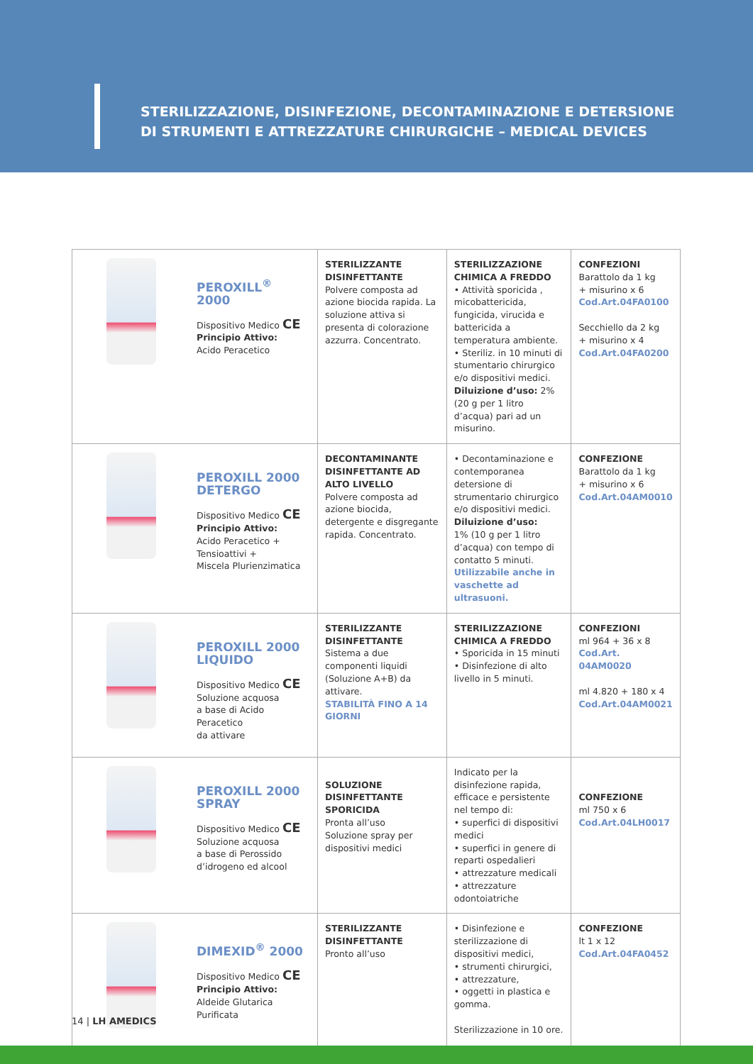STERILIZZAZIONE, DISINFEZIONE, DECONTAMINAZIONE E DETERSIONE
DI STRUMENTI E ATTREZZATURE CHIRURGICHE – MEDICAL DEVICES
| | PEROXILL<sup>®</sup> 2000 Dispositivo Medico CE Principio Attivo: Acido Peracetico | STERILIZZANTE DISINFETTANTE Polvere composta ad azione biocida rapida. La soluzione attiva si presenta di colorazione azzurra. Concentrato. | STERILIZZAZIONE CHIMICA A FREDDO • Attività sporicida , micobattericida, fungicida, virucida e battericida a temperatura ambiente. • Steriliz. in 10 minuti di stumentario chirurgico e/o dispositivi medici. Diluizione d’uso: 2% (20 g per 1 litro d’acqua) pari ad un misurino. | CONFEZIONI Barattolo da 1 kg + misurino x 6 Cod.Art.04FA0100 Secchiello da 2 kg + misurino x 4 Cod.Art.04FA0200 |
| | PEROXILL 2000 DETERGO Dispositivo Medico CE Principio Attivo: Acido Peracetico + Tensioattivi + Miscela Plurienzimatica | DECONTAMINANTE DISINFETTANTE AD ALTO LIVELLO Polvere composta ad azione biocida, detergente e disgregante rapida. Concentrato. | • Decontaminazione e contemporanea detersione di strumentario chirurgico e/o dispositivi medici. Diluizione d’uso: 1% (10 g per 1 litro d’acqua) con tempo di contatto 5 minuti. Utilizzabile anche in vaschette ad ultrasuoni. | CONFEZIONE Barattolo da 1 kg + misurino x 6 Cod.Art.04AM0010 |
| | PEROXILL 2000 LIQUIDO Dispositivo Medico CE Soluzione acquosa a base di Acido Peracetico da attivare | STERILIZZANTE DISINFETTANTE Sistema a due componenti liquidi (Soluzione A+B) da attivare. STABILITÀ FINO A 14 GIORNI | STERILIZZAZIONE CHIMICA A FREDDO • Sporicida in 15 minuti • Disinfezione di alto livello in 5 minuti. | CONFEZIONI ml 964 + 36 x 8 Cod.Art. 04AM0020 ml 4.820 + 180 x 4 Cod.Art.04AM0021 |
| | PEROXILL 2000 SPRAY Dispositivo Medico CE Soluzione acquosa a base di Perossido d’idrogeno ed alcool | SOLUZIONE DISINFETTANTE SPORICIDA Pronta all’uso Soluzione spray per dispositivi medici | Indicato per la disinfezione rapida, efficace e persistente nel tempo di: • superfici di dispositivi medici • superfici in genere di reparti ospedalieri • attrezzature medicali • attrezzature odontoiatriche | CONFEZIONE ml 750 x 6 Cod.Art.04LH0017 |
| | DIMEXID<sup>®</sup> 2000 Dispositivo Medico CE Principio Attivo: Aldeide Glutarica Purificata | STERILIZZANTE DISINFETTANTE Pronto all’uso | • Disinfezione e sterilizzazione di dispositivi medici, • strumenti chirurgici, • attrezzature, • oggetti in plastica e gomma. Sterilizzazione in 10 ore. | CONFEZIONE lt 1 x 12 Cod.Art.04FA0452 |
14 | LH AMEDICS